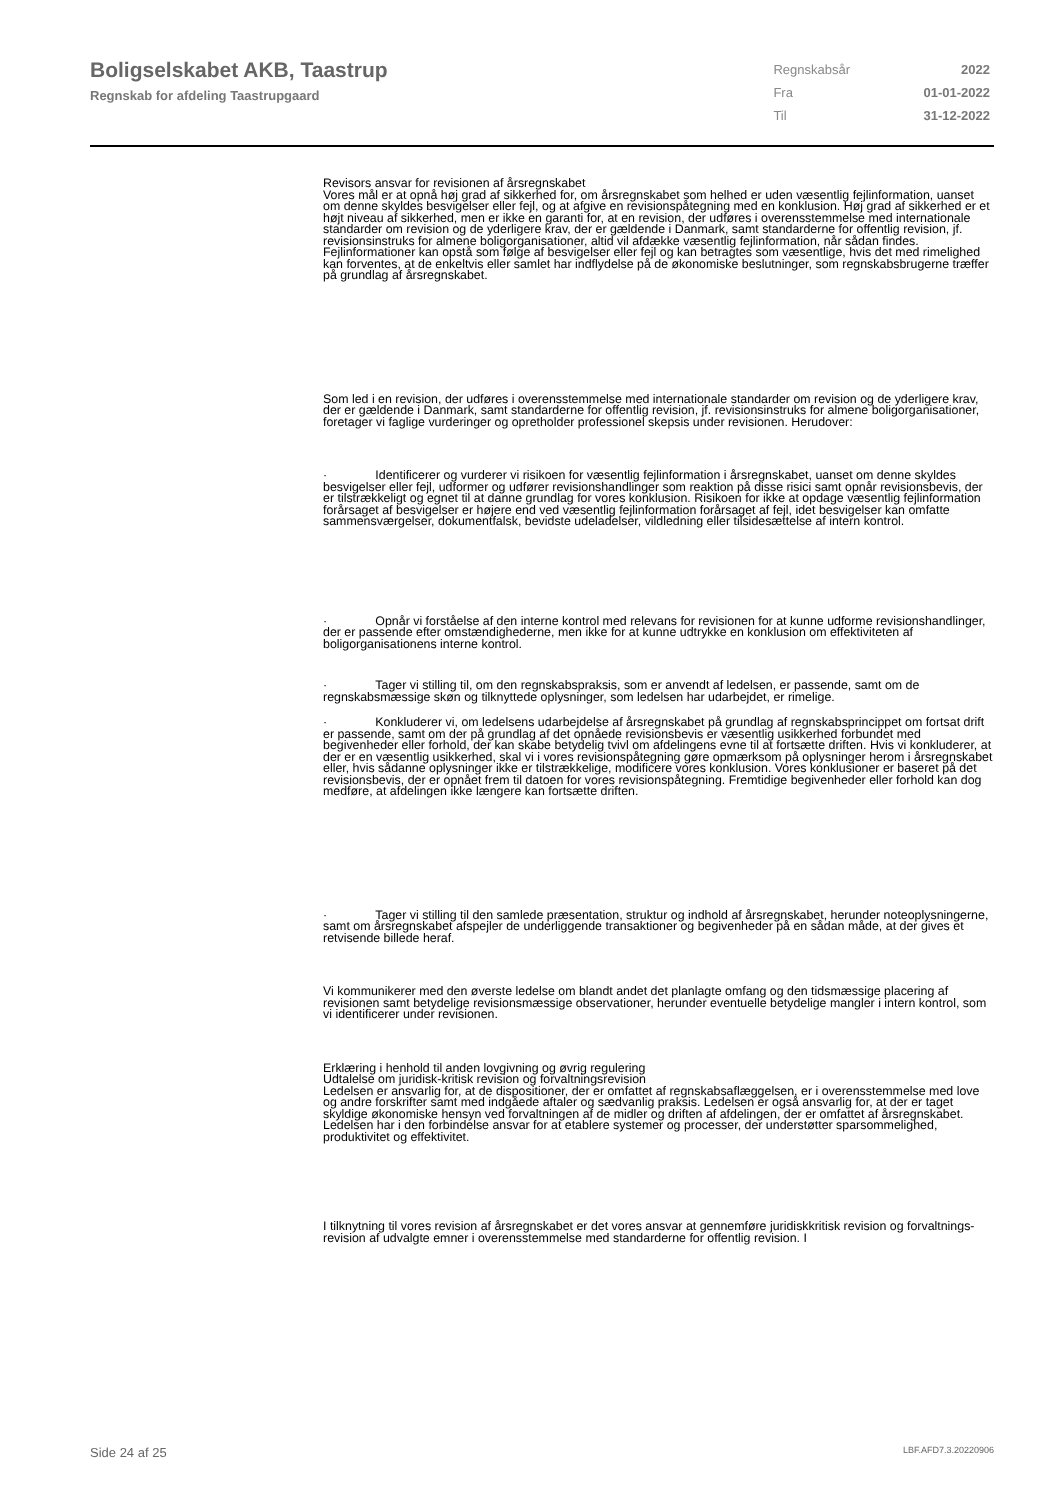Boligselskabet AKB, Taastrup
Regnskab for afdeling Taastrupgaard
| Regnskabsår | 2022 |
| Fra | 01-01-2022 |
| Til | 31-12-2022 |
Revisors ansvar for revisionen af årsregnskabet
Vores mål er at opnå høj grad af sikkerhed for, om årsregnskabet som helhed er uden væsentlig fejlinformation, uanset om denne skyldes besvigelser eller fejl, og at afgive en revisionspåtegning med en konklusion. Høj grad af sikkerhed er et højt niveau af sikkerhed, men er ikke en garanti for, at en revision, der udføres i overensstemmelse med internationale standarder om revision og de yderligere krav, der er gældende i Danmark, samt standarderne for offentlig revision, jf. revisionsinstruks for almene boligorganisationer, altid vil afdække væsentlig fejlinformation, når sådan findes. Fejlinformationer kan opstå som følge af besvigelser eller fejl og kan betragtes som væsentlige, hvis det med rimelighed kan forventes, at de enkeltvis eller samlet har indflydelse på de økonomiske beslutninger, som regnskabsbrugerne træffer på grundlag af årsregnskabet.
Som led i en revision, der udføres i overensstemmelse med internationale standarder om revision og de yderligere krav, der er gældende i Danmark, samt standarderne for offentlig revision, jf. revisionsinstruks for almene boligorganisationer, foretager vi faglige vurderinger og opretholder professionel skepsis under revisionen. Herudover:
· Identificerer og vurderer vi risikoen for væsentlig fejlinformation i årsregnskabet, uanset om denne skyldes besvigelser eller fejl, udformer og udfører revisionshandlinger som reaktion på disse risici samt opnår revisionsbevis, der er tilstrækkeligt og egnet til at danne grundlag for vores konklusion. Risikoen for ikke at opdage væsentlig fejlinformation forårsaget af besvigelser er højere end ved væsentlig fejlinformation forårsaget af fejl, idet besvigelser kan omfatte sammensværgelser, dokumentfalsk, bevidste udeladelser, vildledning eller tilsidesættelse af intern kontrol.
· Opnår vi forståelse af den interne kontrol med relevans for revisionen for at kunne udforme revisionshandlinger, der er passende efter omstændighederne, men ikke for at kunne udtrykke en konklusion om effektiviteten af boligorganisationens interne kontrol.
· Tager vi stilling til, om den regnskabspraksis, som er anvendt af ledelsen, er passende, samt om de regnskabsmæssige skøn og tilknyttede oplysninger, som ledelsen har udarbejdet, er rimelige.
· Konkluderer vi, om ledelsens udarbejdelse af årsregnskabet på grundlag af regnskabsprincippet om fortsat drift er passende, samt om der på grundlag af det opnåede revisionsbevis er væsentlig usikkerhed forbundet med begivenheder eller forhold, der kan skabe betydelig tvivl om afdelingens evne til at fortsætte driften. Hvis vi konkluderer, at der er en væsentlig usikkerhed, skal vi i vores revisionspåtegning gøre opmærksom på oplysninger herom i årsregnskabet eller, hvis sådanne oplysninger ikke er tilstrækkelige, modificere vores konklusion. Vores konklusioner er baseret på det revisionsbevis, der er opnået frem til datoen for vores revisionspåtegning. Fremtidige begivenheder eller forhold kan dog medføre, at afdelingen ikke længere kan fortsætte driften.
· Tager vi stilling til den samlede præsentation, struktur og indhold af årsregnskabet, herunder noteoplysningerne, samt om årsregnskabet afspejler de underliggende transaktioner og begivenheder på en sådan måde, at der gives et retvisende billede heraf.
Vi kommunikerer med den øverste ledelse om blandt andet det planlagte omfang og den tidsmæssige placering af revisionen samt betydelige revisionsmæssige observationer, herunder eventuelle betydelige mangler i intern kontrol, som vi identificerer under revisionen.
Erklæring i henhold til anden lovgivning og øvrig regulering
Udtalelse om juridisk-kritisk revision og forvaltningsrevision
Ledelsen er ansvarlig for, at de dispositioner, der er omfattet af regnskabsaflæggelsen, er i overensstemmelse med love og andre forskrifter samt med indgåede aftaler og sædvanlig praksis. Ledelsen er også ansvarlig for, at der er taget skyldige økonomiske hensyn ved forvaltningen af de midler og driften af afdelingen, der er omfattet af årsregnskabet. Ledelsen har i den forbindelse ansvar for at etablere systemer og processer, der understøtter sparsommelighed, produktivitet og effektivitet.
I tilknytning til vores revision af årsregnskabet er det vores ansvar at gennemføre juridiskkritisk revision og forvaltnings-revision af udvalgte emner i overensstemmelse med standarderne for offentlig revision. I
Side 24 af 25 LBF.AFD7.3.20220906